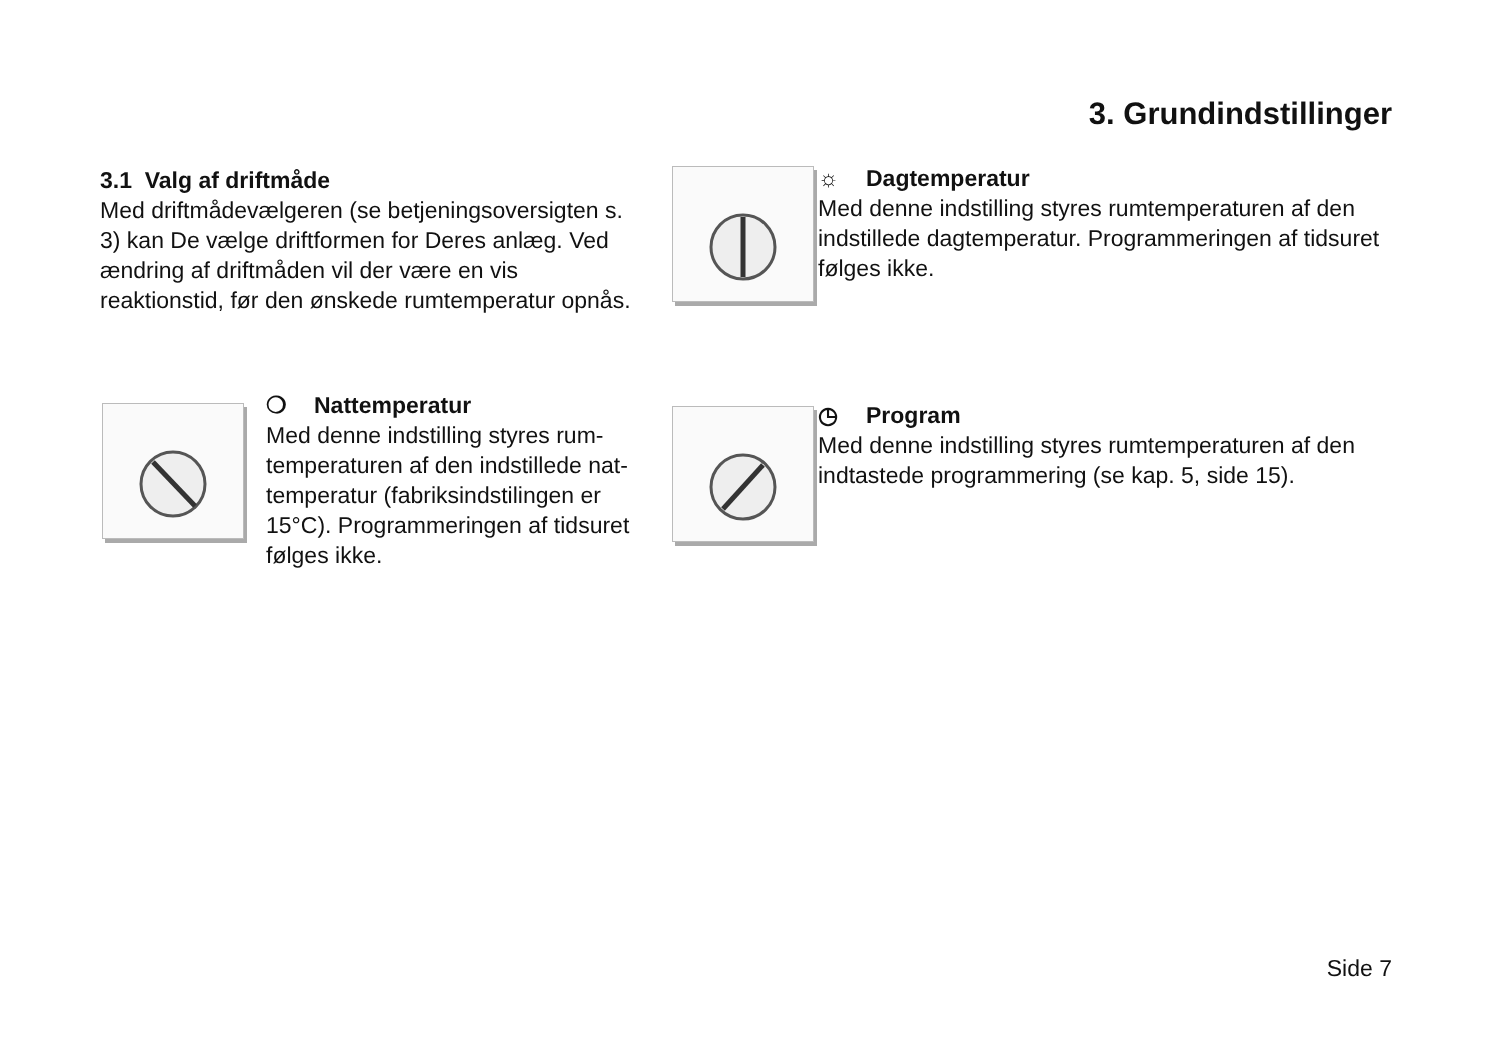3. Grundindstillinger
3.1 Valg af driftmåde
Med driftmådevælgeren (se betjeningsoversigten s. 3) kan De vælge driftformen for Deres anlæg. Ved ændring af driftmåden vil der være en vis reaktionstid, før den ønskede rumtemperatur opnås.
☼ Dagtemperatur
Med denne indstilling styres rumtemperaturen af den indstillede dagtemperatur. Programmeringen af tidsuret følges ikke.
❍ Nattemperatur
Med denne indstilling styres rum-temperaturen af den indstillede nat-temperatur (fabriksindstilingen er 15°C). Programmeringen af tidsuret følges ikke.
◷ Program
Med denne indstilling styres rumtemperaturen af den indtastede programmering (se kap. 5, side 15).
Side 7